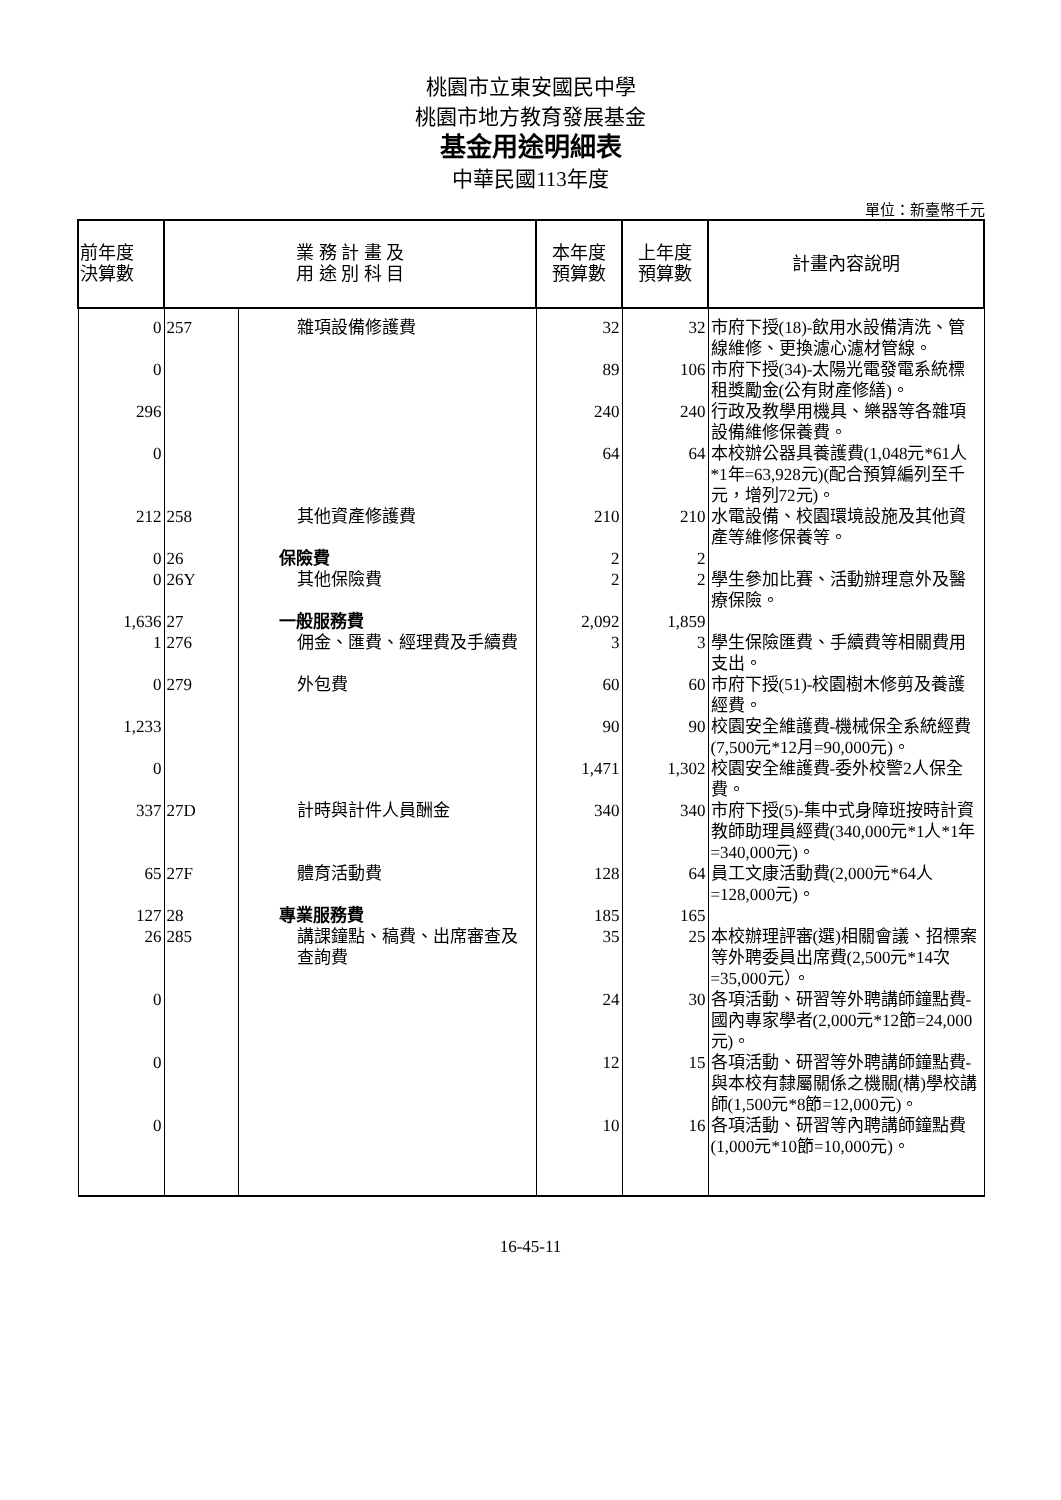桃園市立東安國民中學
桃園市地方教育發展基金
基金用途明細表
中華民國113年度
單位：新臺幣千元
| 前年度 決算數 | 業 務 計 畫 及 用 途 別 科 目 | | 本年度 預算數 | 上年度 預算數 | 計畫內容說明 |
| --- | --- | --- | --- | --- | --- |
| 0 | 257 | 雜項設備修護費 | 32 | 32 | 市府下授(18)-飲用水設備清洗、管線維修、更換濾心濾材管線。 |
| 0 | | | 89 | 106 | 市府下授(34)-太陽光電發電系統標租獎勵金(公有財產修繕)。 |
| 296 | | | 240 | 240 | 行政及教學用機具、樂器等各雜項設備維修保養費。 |
| 0 | | | 64 | 64 | 本校辦公器具養護費(1,048元*61人*1年=63,928元)(配合預算編列至千元，增列72元)。 |
| 212 | 258 | 其他資產修護費 | 210 | 210 | 水電設備、校園環境設施及其他資產等維修保養等。 |
| 0 | 26 | 保險費 | 2 | 2 | |
| 0 | 26Y | 其他保險費 | 2 | 2 | 學生參加比賽、活動辦理意外及醫療保險。 |
| 1,636 | 27 | 一般服務費 | 2,092 | 1,859 | |
| 1 | 276 | 佣金、匯費、經理費及手續費 | 3 | 3 | 學生保險匯費、手續費等相關費用支出。 |
| 0 | 279 | 外包費 | 60 | 60 | 市府下授(51)-校園樹木修剪及養護經費。 |
| 1,233 | | | 90 | 90 | 校園安全維護費-機械保全系統經費(7,500元*12月=90,000元)。 |
| 0 | | | 1,471 | 1,302 | 校園安全維護費-委外校警2人保全費。 |
| 337 | 27D | 計時與計件人員酬金 | 340 | 340 | 市府下授(5)-集中式身障班按時計資教師助理員經費(340,000元*1人*1年=340,000元)。 |
| 65 | 27F | 體育活動費 | 128 | 64 | 員工文康活動費(2,000元*64人=128,000元)。 |
| 127 | 28 | 專業服務費 | 185 | 165 | |
| 26 | 285 | 講課鐘點、稿費、出席審查及查詢費 | 35 | 25 | 本校辦理評審(選)相關會議、招標案等外聘委員出席費(2,500元*14次=35,000元）。 |
| 0 | | | 24 | 30 | 各項活動、研習等外聘講師鐘點費-國內專家學者(2,000元*12節=24,000元)。 |
| 0 | | | 12 | 15 | 各項活動、研習等外聘講師鐘點費-與本校有隸屬關係之機關(構)學校講師(1,500元*8節=12,000元)。 |
| 0 | | | 10 | 16 | 各項活動、研習等內聘講師鐘點費(1,000元*10節=10,000元)。 |
16-45-11